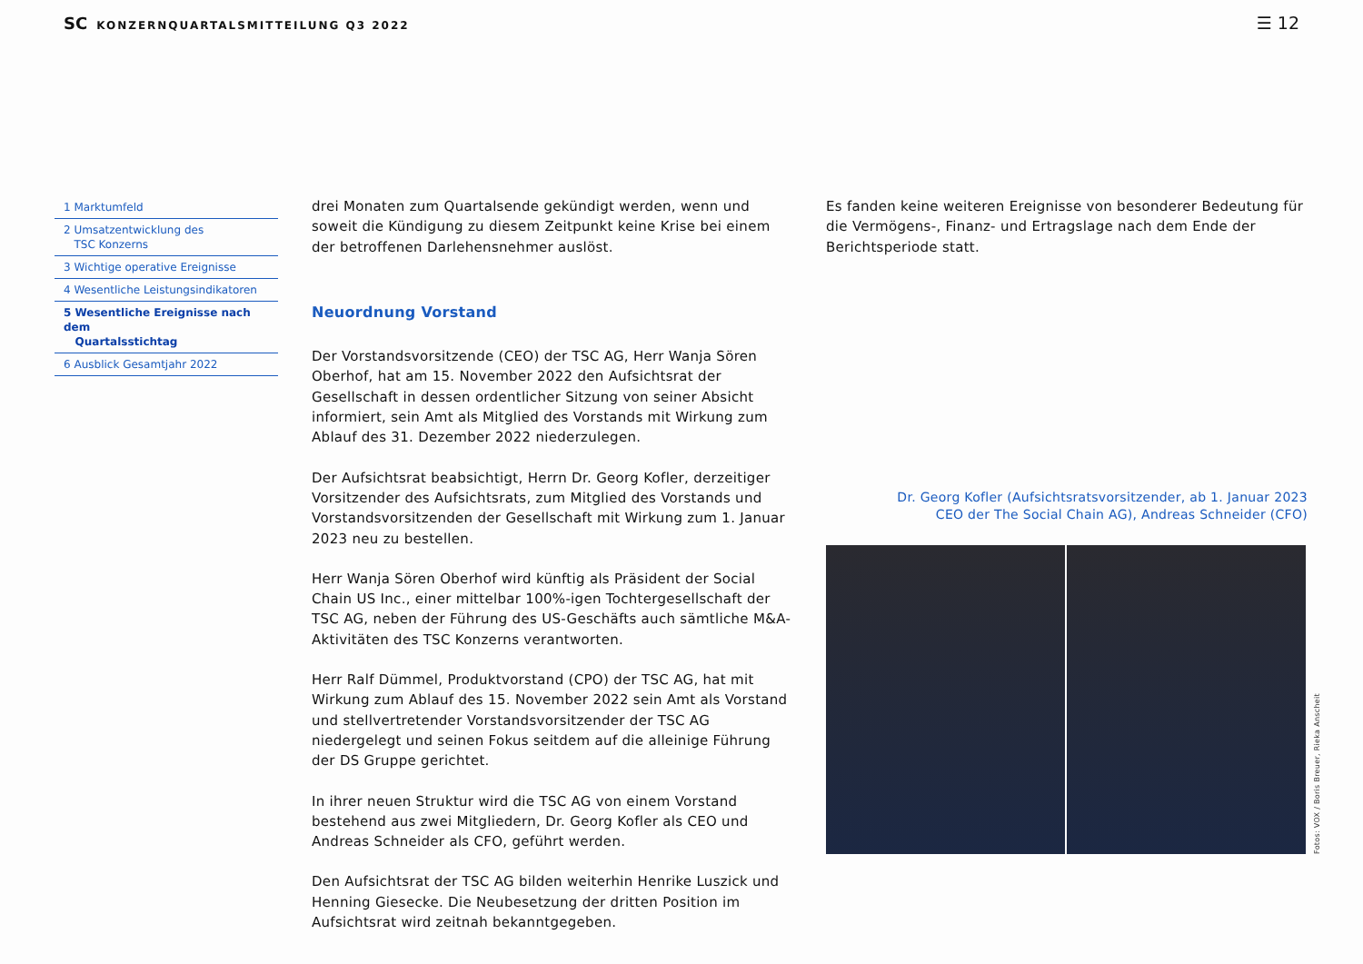SC KONZERNQUARTALSMITTEILUNG Q3 2022
☰ 12
1 Marktumfeld
2 Umsatzentwicklung des
TSC Konzerns
3 Wichtige operative Ereignisse
4 Wesentliche Leistungsindikatoren
5 Wesentliche Ereignisse nach dem
Quartalsstichtag
6 Ausblick Gesamtjahr 2022
drei Monaten zum Quartalsende gekündigt werden, wenn und soweit die Kündigung zu diesem Zeitpunkt keine Krise bei einem der betroffenen Darlehensnehmer auslöst.
Neuordnung Vorstand
Der Vorstandsvorsitzende (CEO) der TSC AG, Herr Wanja Sören Oberhof, hat am 15. November 2022 den Aufsichtsrat der Gesellschaft in dessen ordentlicher Sitzung von seiner Absicht informiert, sein Amt als Mitglied des Vorstands mit Wirkung zum Ablauf des 31. Dezember 2022 niederzulegen.
Der Aufsichtsrat beabsichtigt, Herrn Dr. Georg Kofler, derzeitiger Vorsitzender des Aufsichtsrats, zum Mitglied des Vorstands und Vorstandsvorsitzenden der Gesellschaft mit Wirkung zum 1. Januar 2023 neu zu bestellen.
Herr Wanja Sören Oberhof wird künftig als Präsident der Social Chain US Inc., einer mittelbar 100%-igen Tochtergesellschaft der TSC AG, neben der Führung des US-Geschäfts auch sämtliche M&A-Aktivitäten des TSC Konzerns verantworten.
Herr Ralf Dümmel, Produktvorstand (CPO) der TSC AG, hat mit Wirkung zum Ablauf des 15. November 2022 sein Amt als Vorstand und stellvertretender Vorstandsvorsitzender der TSC AG niedergelegt und seinen Fokus seitdem auf die alleinige Führung der DS Gruppe gerichtet.
In ihrer neuen Struktur wird die TSC AG von einem Vorstand bestehend aus zwei Mitgliedern, Dr. Georg Kofler als CEO und Andreas Schneider als CFO, geführt werden.
Den Aufsichtsrat der TSC AG bilden weiterhin Henrike Luszick und Henning Giesecke. Die Neubesetzung der dritten Position im Aufsichtsrat wird zeitnah bekanntgegeben.
Es fanden keine weiteren Ereignisse von besonderer Bedeutung für die Vermögens-, Finanz- und Ertragslage nach dem Ende der Berichtsperiode statt.
Dr. Georg Kofler (Aufsichtsratsvorsitzender, ab 1. Januar 2023
CEO der The Social Chain AG), Andreas Schneider (CFO)
Fotos: VOX / Boris Breuer, Rieka Anscheit